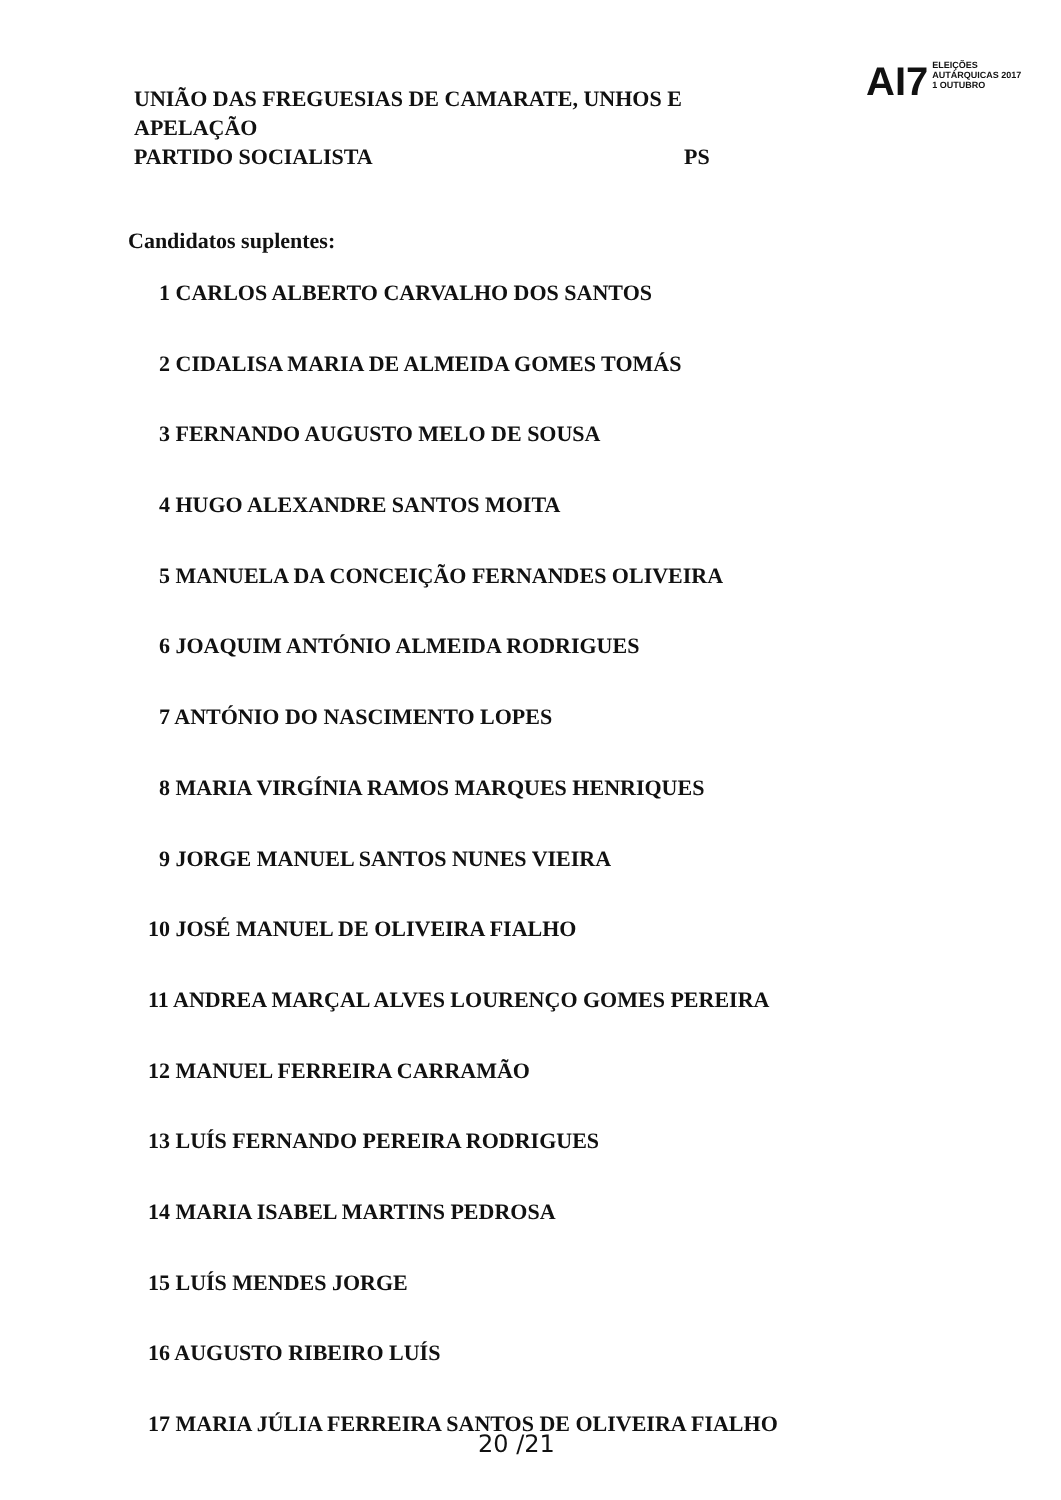UNIÃO DAS FREGUESIAS DE CAMARATE, UNHOS E APELAÇÃO
PARTIDO SOCIALISTA PS
AI7
ELEIÇÕES
AUTÁRQUICAS 2017
1 OUTUBRO
Candidatos suplentes:
1 CARLOS ALBERTO CARVALHO DOS SANTOS
2 CIDALISA MARIA DE ALMEIDA GOMES TOMÁS
3 FERNANDO AUGUSTO MELO DE SOUSA
4 HUGO ALEXANDRE SANTOS MOITA
5 MANUELA DA CONCEIÇÃO FERNANDES OLIVEIRA
6 JOAQUIM ANTÓNIO ALMEIDA RODRIGUES
7 ANTÓNIO DO NASCIMENTO LOPES
8 MARIA VIRGÍNIA RAMOS MARQUES HENRIQUES
9 JORGE MANUEL SANTOS NUNES VIEIRA
10 JOSÉ MANUEL DE OLIVEIRA FIALHO
11 ANDREA MARÇAL ALVES LOURENÇO GOMES PEREIRA
12 MANUEL FERREIRA CARRAMÃO
13 LUÍS FERNANDO PEREIRA RODRIGUES
14 MARIA ISABEL MARTINS PEDROSA
15 LUÍS MENDES JORGE
16 AUGUSTO RIBEIRO LUÍS
17 MARIA JÚLIA FERREIRA SANTOS DE OLIVEIRA FIALHO
20 /21